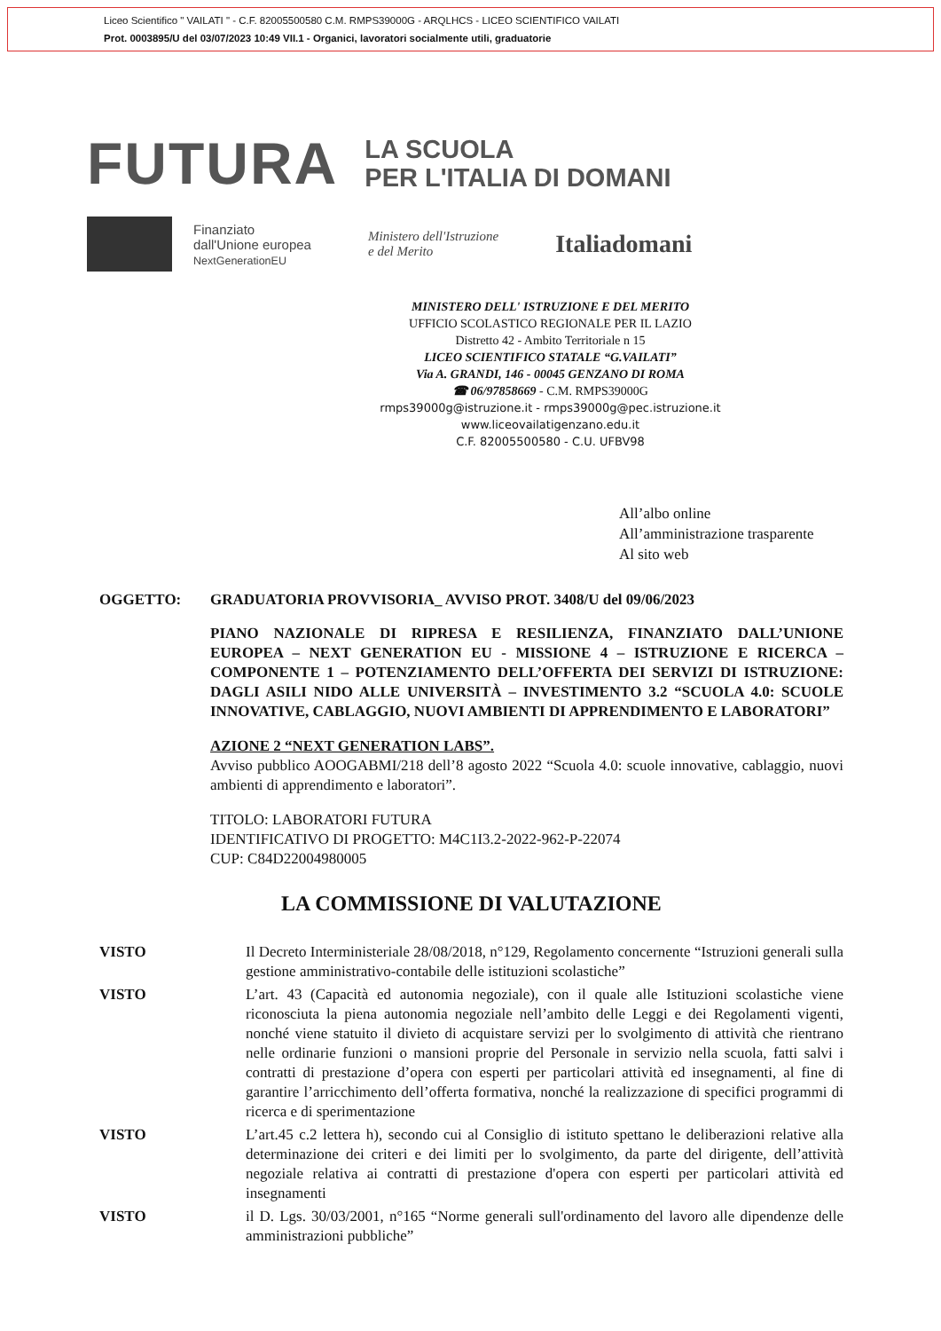Liceo Scientifico " VAILATI " - C.F. 82005500580 C.M. RMPS39000G - ARQLHCS - LICEO SCIENTIFICO VAILATI
Prot. 0003895/U del 03/07/2023 10:49 VII.1 - Organici, lavoratori socialmente utili, graduatorie
FUTURA
LA SCUOLA
PER L'ITALIA DI DOMANI
Finanziato
dall'Unione europea
NextGenerationEU
Ministero dell'Istruzione
e del Merito
Italiadomani
MINISTERO DELL' ISTRUZIONE E DEL MERITO
UFFICIO SCOLASTICO REGIONALE PER IL LAZIO
Distretto 42 - Ambito Territoriale n 15
LICEO SCIENTIFICO STATALE “G.VAILATI”
Via A. GRANDI, 146 - 00045 GENZANO DI ROMA
☎ 06/97858669 - C.M. RMPS39000G
rmps39000g@istruzione.it - rmps39000g@pec.istruzione.it
www.liceovailatigenzano.edu.it
C.F. 82005500580 - C.U. UFBV98
All’albo online
All’amministrazione trasparente
Al sito web
OGGETTO: GRADUATORIA PROVVISORIA_ AVVISO PROT. 3408/U del 09/06/2023
PIANO NAZIONALE DI RIPRESA E RESILIENZA, FINANZIATO DALL’UNIONE EUROPEA – NEXT GENERATION EU - MISSIONE 4 – ISTRUZIONE E RICERCA – COMPONENTE 1 – POTENZIAMENTO DELL’OFFERTA DEI SERVIZI DI ISTRUZIONE: DAGLI ASILI NIDO ALLE UNIVERSITÀ – INVESTIMENTO 3.2 “SCUOLA 4.0: SCUOLE INNOVATIVE, CABLAGGIO, NUOVI AMBIENTI DI APPRENDIMENTO E LABORATORI”
AZIONE 2 “NEXT GENERATION LABS”.
Avviso pubblico AOOGABMI/218 dell’8 agosto 2022 “Scuola 4.0: scuole innovative, cablaggio, nuovi ambienti di apprendimento e laboratori”.
TITOLO: LABORATORI FUTURA
IDENTIFICATIVO DI PROGETTO: M4C1I3.2-2022-962-P-22074
CUP: C84D22004980005
LA COMMISSIONE DI VALUTAZIONE
VISTO Il Decreto Interministeriale 28/08/2018, n°129, Regolamento concernente “Istruzioni generali sulla gestione amministrativo-contabile delle istituzioni scolastiche”
VISTO L’art. 43 (Capacità ed autonomia negoziale), con il quale alle Istituzioni scolastiche viene riconosciuta la piena autonomia negoziale nell’ambito delle Leggi e dei Regolamenti vigenti, nonché viene statuito il divieto di acquistare servizi per lo svolgimento di attività che rientrano nelle ordinarie funzioni o mansioni proprie del Personale in servizio nella scuola, fatti salvi i contratti di prestazione d’opera con esperti per particolari attività ed insegnamenti, al fine di garantire l’arricchimento dell’offerta formativa, nonché la realizzazione di specifici programmi di ricerca e di sperimentazione
VISTO L’art.45 c.2 lettera h), secondo cui al Consiglio di istituto spettano le deliberazioni relative alla determinazione dei criteri e dei limiti per lo svolgimento, da parte del dirigente, dell’attività negoziale relativa ai contratti di prestazione d'opera con esperti per particolari attività ed insegnamenti
VISTO il D. Lgs. 30/03/2001, n°165 “Norme generali sull'ordinamento del lavoro alle dipendenze delle amministrazioni pubbliche”